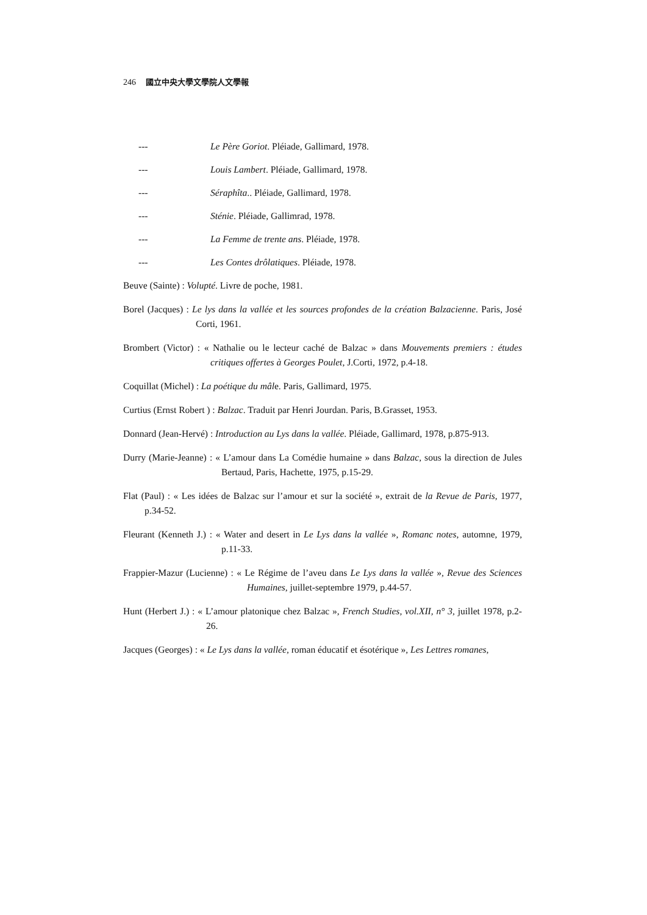246 國立中央大學文學院人文學報
--- Le Père Goriot. Pléiade, Gallimard, 1978.
--- Louis Lambert. Pléiade, Gallimard, 1978.
--- Séraphîta.. Pléiade, Gallimard, 1978.
--- Sténie. Pléiade, Gallimrad, 1978.
--- La Femme de trente ans. Pléiade, 1978.
--- Les Contes drôlatiques. Pléiade, 1978.
Beuve (Sainte) : Volupté. Livre de poche, 1981.
Borel (Jacques) : Le lys dans la vallée et les sources profondes de la création Balzacienne. Paris, José Corti, 1961.
Brombert (Victor) : « Nathalie ou le lecteur caché de Balzac » dans Mouvements premiers : études critiques offertes à Georges Poulet, J.Corti, 1972, p.4-18.
Coquillat (Michel) : La poétique du mâle. Paris, Gallimard, 1975.
Curtius (Ernst Robert ) : Balzac. Traduit par Henri Jourdan. Paris, B.Grasset, 1953.
Donnard (Jean-Hervé) : Introduction au Lys dans la vallée. Pléiade, Gallimard, 1978, p.875-913.
Durry (Marie-Jeanne) : « L’amour dans La Comédie humaine » dans Balzac, sous la direction de Jules Bertaud, Paris, Hachette, 1975, p.15-29.
Flat (Paul) : « Les idées de Balzac sur l’amour et sur la société », extrait de la Revue de Paris, 1977, p.34-52.
Fleurant (Kenneth J.) : « Water and desert in Le Lys dans la vallée », Romanc notes, automne, 1979, p.11-33.
Frappier-Mazur (Lucienne) : « Le Régime de l’aveu dans Le Lys dans la vallée », Revue des Sciences Humaines, juillet-septembre 1979, p.44-57.
Hunt (Herbert J.) : « L’amour platonique chez Balzac », French Studies, vol.XII, n° 3, juillet 1978, p.2-26.
Jacques (Georges) : « Le Lys dans la vallée, roman éducatif et ésotérique », Les Lettres romanes,